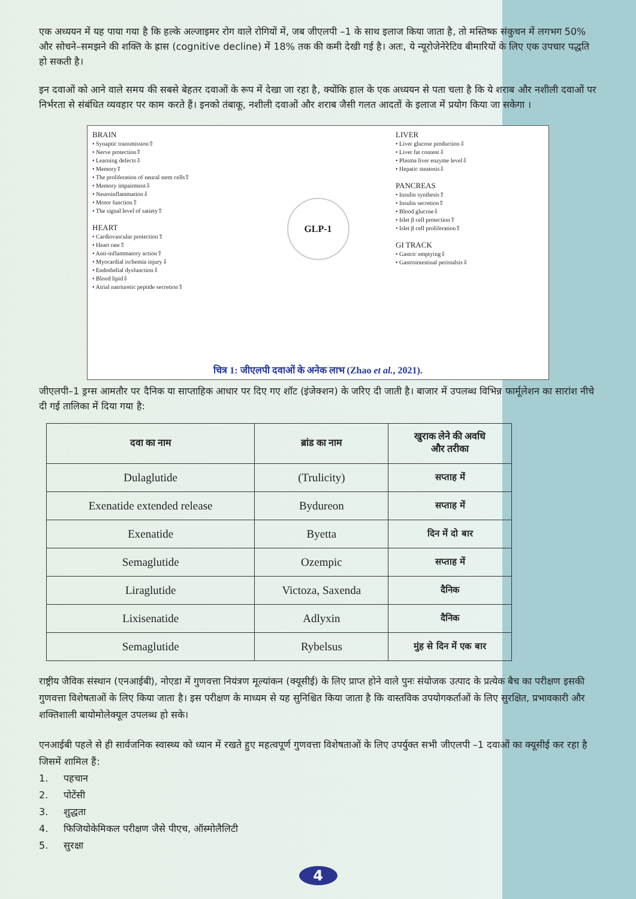एक अध्ययन में यह पाया गया है कि हल्के अल्जाइमर रोग वाले रोगियों में, जब जीएलपी –1 के साथ इलाज किया जाता है, तो मस्तिष्क संकुचन में लगभग 50% और सोचने–समझने की शक्ति के ह्रास (cognitive decline) में 18% तक की कमी देखी गई है। अतः, ये न्यूरोजेनेरेटिव बीमारियों के लिए एक उपचार पद्धति हो सकती है।
इन दवाओं को आने वाले समय की सबसे बेहतर दवाओं के रूप में देखा जा रहा है, क्योंकि हाल के एक अध्ययन से पता चला है कि ये शराब और नशीली दवाओं पर निर्भरता से संबंधित व्यवहार पर काम करते हैं। इनको तंबाकू, नशीली दवाओं और शराब जैसी गलत आदतों के इलाज में प्रयोग किया जा सकेगा ।
BRAIN
• Synaptic transmission⇧
• Nerve protection⇧
• Learning defects⇩
• Memory⇧
• The proliferation of neural stem cells⇧
• Memory impairment⇩
• Neuroinflammation⇩
• Motor function⇧
• The signal level of satiety⇧
HEART
• Cardiovascular protection⇧
• Heart rate⇧
• Anti-inflammatory action⇧
• Myocardial ischemia injury⇩
• Endothelial dysfunction⇩
• Blood lipid⇩
• Atrial natriuretic peptide secretion⇧
GLP-1
LIVER
• Liver glucose production⇩
• Liver fat content⇩
• Plasma liver enzyme level⇩
• Hepatic steatosis⇩
PANCREAS
• Insulin synthesis⇧
• Insulin secretion⇧
• Blood glucose⇩
• Islet β cell protection⇧
• Islet β cell proliferation⇧
GI TRACK
• Gastric emptying⇩
• Gastrointestinal peristalsis⇩
चित्र 1: जीएलपी दवाओं के अनेक लाभ (Zhao et al., 2021).
जीएलपी–1 ड्रग्स आमतौर पर दैनिक या साप्ताहिक आधार पर दिए गए शॉट (इंजेक्शन) के जरिए दी जाती है। बाजार में उपलब्ध विभिन्न फार्मूलेशन का सारांश नीचे दी गई तालिका में दिया गया है:
| दवा का नाम | ब्रांड का नाम | खुराक लेने की अवधि और तरीका |
| --- | --- | --- |
| Dulaglutide | (Trulicity) | सप्ताह में |
| Exenatide extended release | Bydureon | सप्ताह में |
| Exenatide | Byetta | दिन में दो बार |
| Semaglutide | Ozempic | सप्ताह में |
| Liraglutide | Victoza, Saxenda | दैनिक |
| Lixisenatide | Adlyxin | दैनिक |
| Semaglutide | Rybelsus | मुंह से दिन में एक बार |
राष्ट्रीय जैविक संस्थान (एनआईबी), नोएडा में गुणवत्ता नियंत्रण मूल्यांकन (क्यूसीई) के लिए प्राप्त होने वाले पुनः संयोजक उत्पाद के प्रत्येक बैच का परीक्षण इसकी गुणवत्ता विशेषताओं के लिए किया जाता है। इस परीक्षण के माध्यम से यह सुनिश्चित किया जाता है कि वास्तविक उपयोगकर्ताओं के लिए सुरक्षित, प्रभावकारी और शक्तिशाली बायोमोलेक्यूल उपलब्ध हो सके।
एनआईबी पहले से ही सार्वजनिक स्वास्थ्य को ध्यान में रखते हुए महत्वपूर्ण गुणवत्ता विशेषताओं के लिए उपर्युक्त सभी जीएलपी –1 दवाओं का क्यूसीई कर रहा है जिसमें शामिल हैं:
1. पहचान
2. पोटेंसी
3. शुद्धता
4. फिजियोकेमिकल परीक्षण जैसे पीएच, ऑस्मोलैलिटी
5. सुरक्षा
4